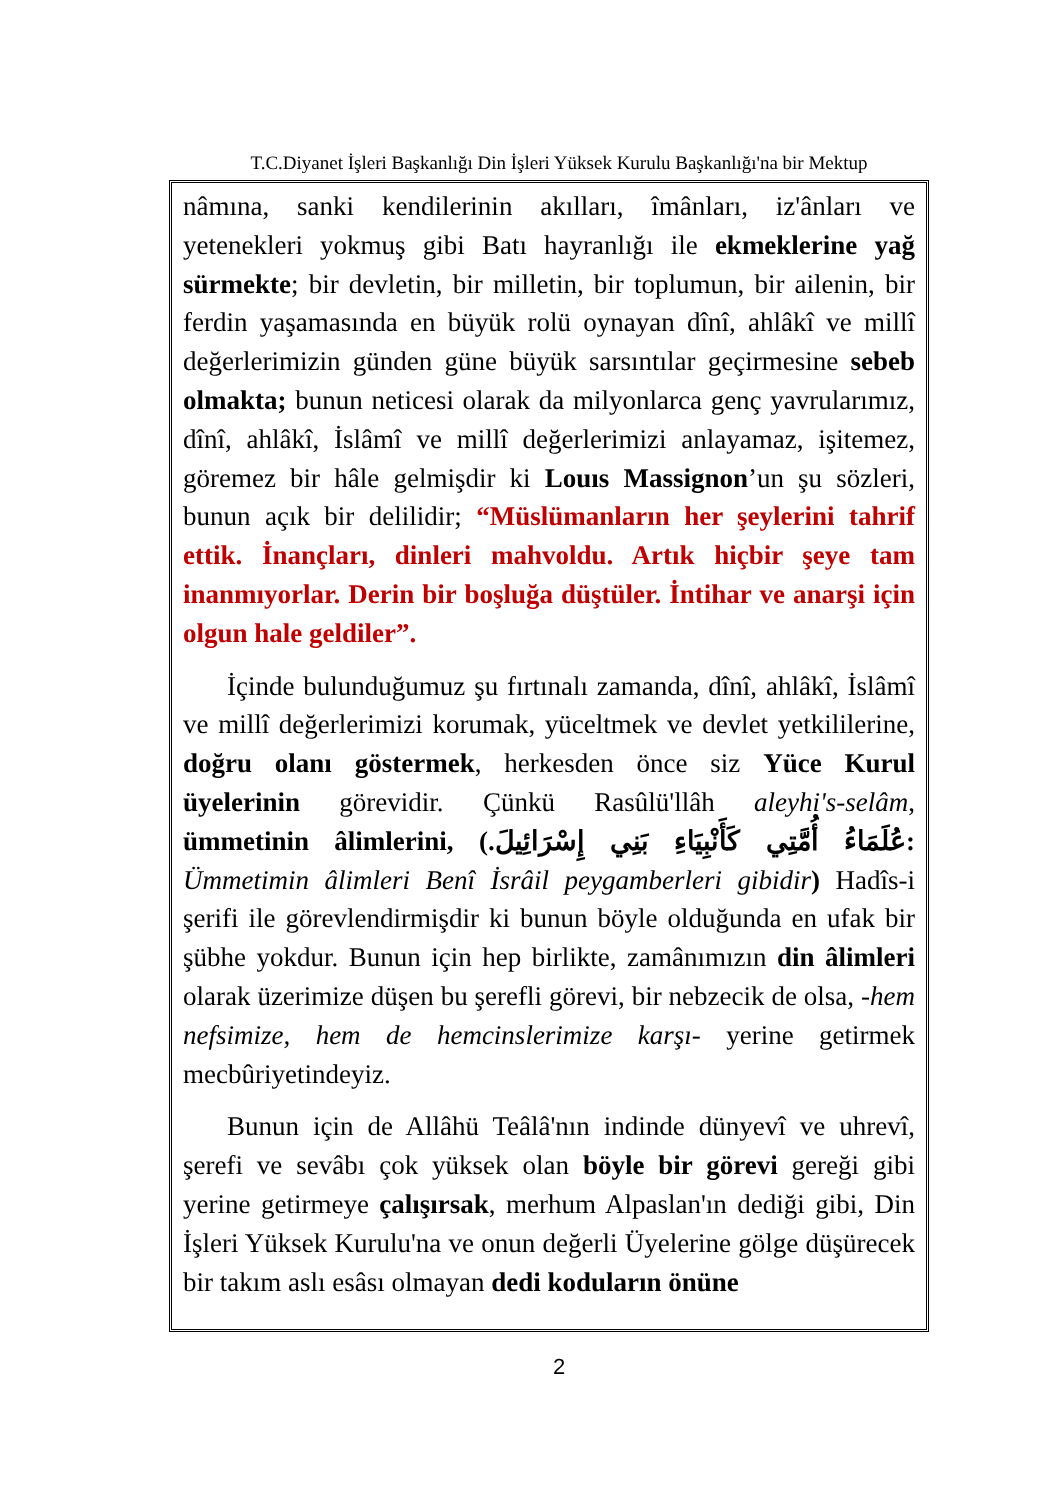T.C.Diyanet İşleri Başkanlığı Din İşleri Yüksek Kurulu Başkanlığı'na bir Mektup
nâmına, sanki kendilerinin akılları, îmânları, iz'ânları ve yetenekleri yokmuş gibi Batı hayranlığı ile ekmeklerine yağ sürmekte; bir devletin, bir milletin, bir toplumun, bir ailenin, bir ferdin yaşamasında en büyük rolü oynayan dînî, ahlâkî ve millî değerlerimizin günden güne büyük sarsıntılar geçirmesine sebeb olmakta; bunun neticesi olarak da milyonlarca genç yavrularımız, dînî, ahlâkî, İslâmî ve millî değerlerimizi anlayamaz, işitemez, göremez bir hâle gelmişdir ki Louıs Massignon’un şu sözleri, bunun açık bir delilidir; “Müslümanların her şeylerini tahrif ettik. İnançları, dinleri mahvoldu. Artık hiçbir şeye tam inanmıyorlar. Derin bir boşluğa düştüler. İntihar ve anarşi için olgun hale geldiler”.
İçinde bulunduğumuz şu fırtınalı zamanda, dînî, ahlâkî, İslâmî ve millî değerlerimizi korumak, yüceltmek ve devlet yetkililerine, doğru olanı göstermek, herkesden önce siz Yüce Kurul üyelerinin görevidir. Çünkü Rasûlü'llâh aleyhi's-selâm, ümmetinin âlimlerini, (عُلَمَاءُ أُمَّتِي كَأَنْبِيَاءِ بَنِي إِسْرَائِيلَ.: Ümmetimin âlimleri Benî İsrâil peygamberleri gibidir) Hadîs-i şerifi ile görevlendirmişdir ki bunun böyle olduğunda en ufak bir şübhe yokdur. Bunun için hep birlikte, zamânımızın din âlimleri olarak üzerimize düşen bu şerefli görevi, bir nebzecik de olsa, -hem nefsimize, hem de hemcinslerimize karşı- yerine getirmek mecbûriyetindeyiz.
Bunun için de Allâhü Teâlâ'nın indinde dünyevî ve uhrevî, şerefi ve sevâbı çok yüksek olan böyle bir görevi gereği gibi yerine getirmeye çalışırsak, merhum Alpaslan'ın dediği gibi, Din İşleri Yüksek Kurulu'na ve onun değerli Üyelerine gölge düşürecek bir takım aslı esâsı olmayan dedi koduların önüne
2